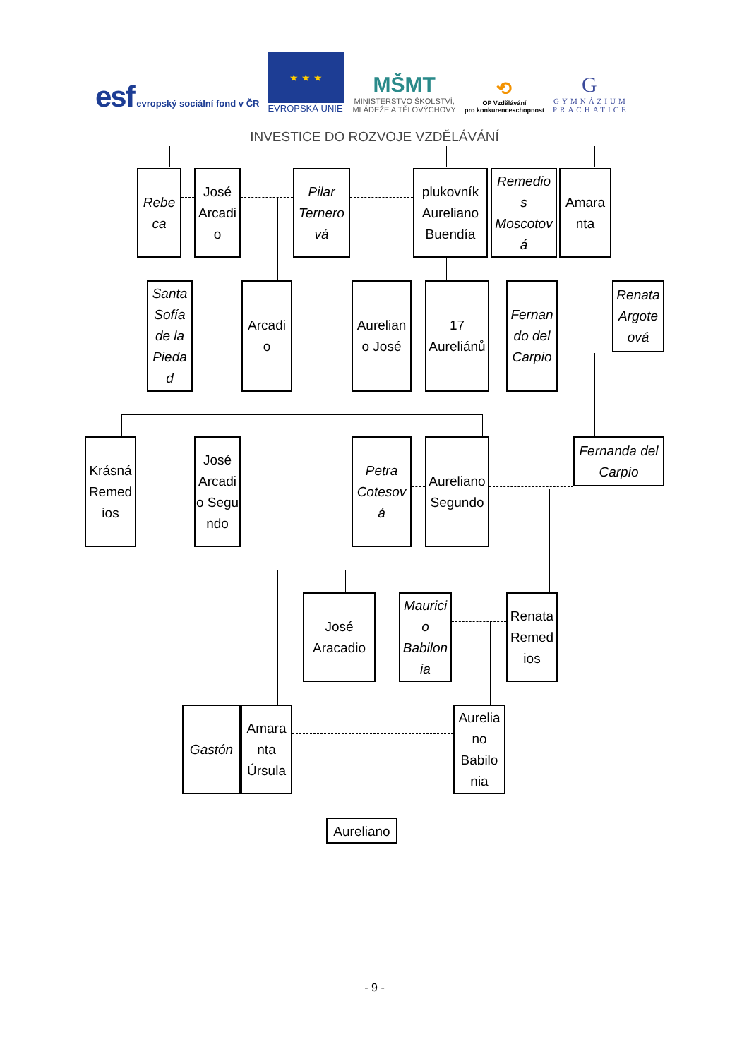esf evropský sociální fond v ČR
★ ★ ★
EVROPSKÁ UNIE
MŠMT
MINISTERSTVO ŠKOLSTVÍ,
MLÁDEŽE A TĚLOVÝCHOVY
⟲
OP Vzdělávání
pro konkurenceschopnost
G
GYMNÁZIUM
PRACHATICE
INVESTICE DO ROZVOJE VZDĚLÁVÁNÍ
Rebe ca
José Arcadi o
Pilar Ternero vá
plukovník Aureliano Buendía
Remedio s Moscotov á
Amara nta
Santa Sofía de la Pieda d
Arcadi o
Aurelian o José
17 Aureliánů
Fernan do del Carpio
Renata Argote ová
Krásná Remed ios
José Arcadi o Segu ndo
Petra Cotesov á
Aureliano Segundo
Fernanda del Carpio
José Aracadio
Maurici o Babilon ia
Renata Remed ios
Gastón Amara nta Úrsula
Aurelia no Babilo nia
Aureliano
- 9 -